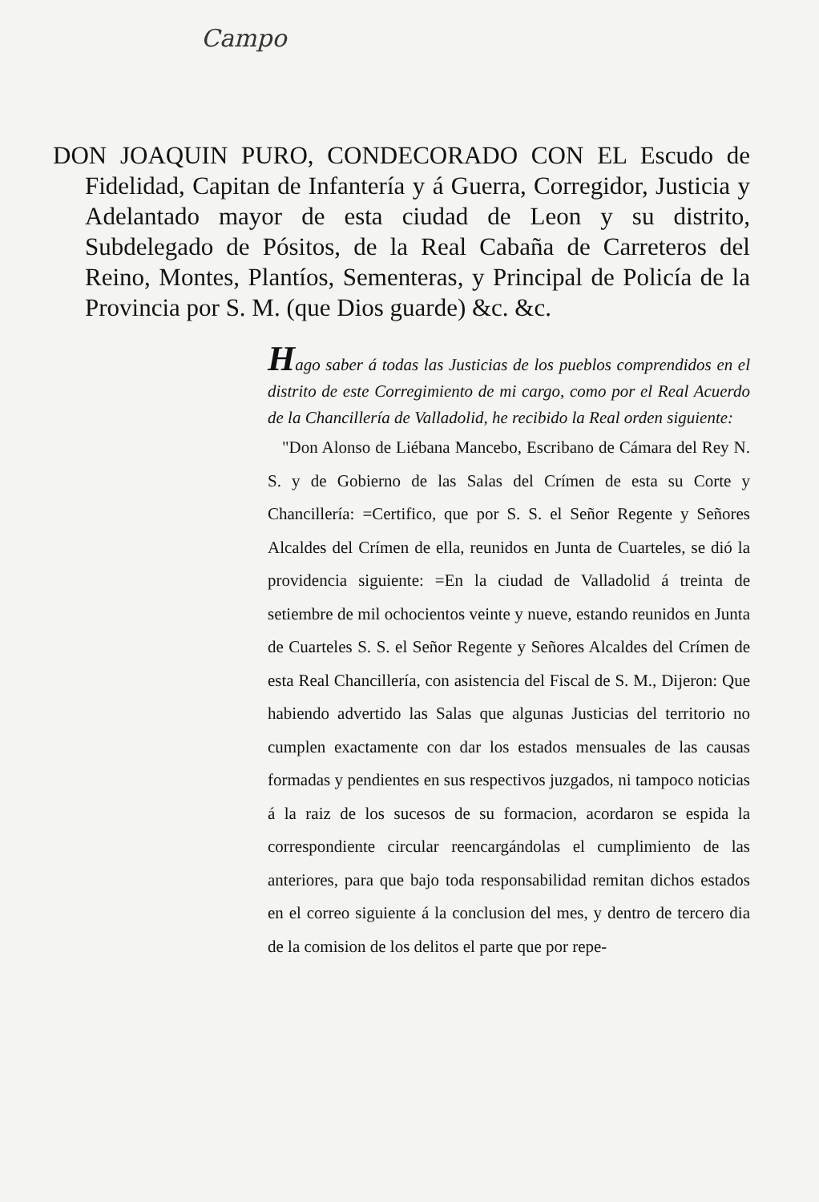Campo
DON JOAQUIN PURO, CONDECORADO CON EL Escudo de Fidelidad, Capitan de Infantería y á Guerra, Corregidor, Justicia y Adelantado mayor de esta ciudad de Leon y su distrito, Subdelegado de Pósitos, de la Real Cabaña de Carreteros del Reino, Montes, Plantíos, Sementeras, y Principal de Policía de la Provincia por S. M. (que Dios guarde) &c. &c.
Hago saber á todas las Justicias de los pueblos comprendidos en el distrito de este Corregimiento de mi cargo, como por el Real Acuerdo de la Chancillería de Valladolid, he recibido la Real orden siguiente:
"Don Alonso de Liébana Mancebo, Escribano de Cámara del Rey N. S. y de Gobierno de las Salas del Crímen de esta su Corte y Chancillería: =Certifico, que por S. S. el Señor Regente y Señores Alcaldes del Crímen de ella, reunidos en Junta de Cuarteles, se dió la providencia siguiente: =En la ciudad de Valladolid á treinta de setiembre de mil ochocientos veinte y nueve, estando reunidos en Junta de Cuarteles S. S. el Señor Regente y Señores Alcaldes del Crímen de esta Real Chancillería, con asistencia del Fiscal de S. M., Dijeron: Que habiendo advertido las Salas que algunas Justicias del territorio no cumplen exactamente con dar los estados mensuales de las causas formadas y pendientes en sus respectivos juzgados, ni tampoco noticias á la raiz de los sucesos de su formacion, acordaron se espida la correspondiente circular reencargándolas el cumplimiento de las anteriores, para que bajo toda responsabilidad remitan dichos estados en el correo siguiente á la conclusion del mes, y dentro de tercero dia de la comision de los delitos el parte que por repe-